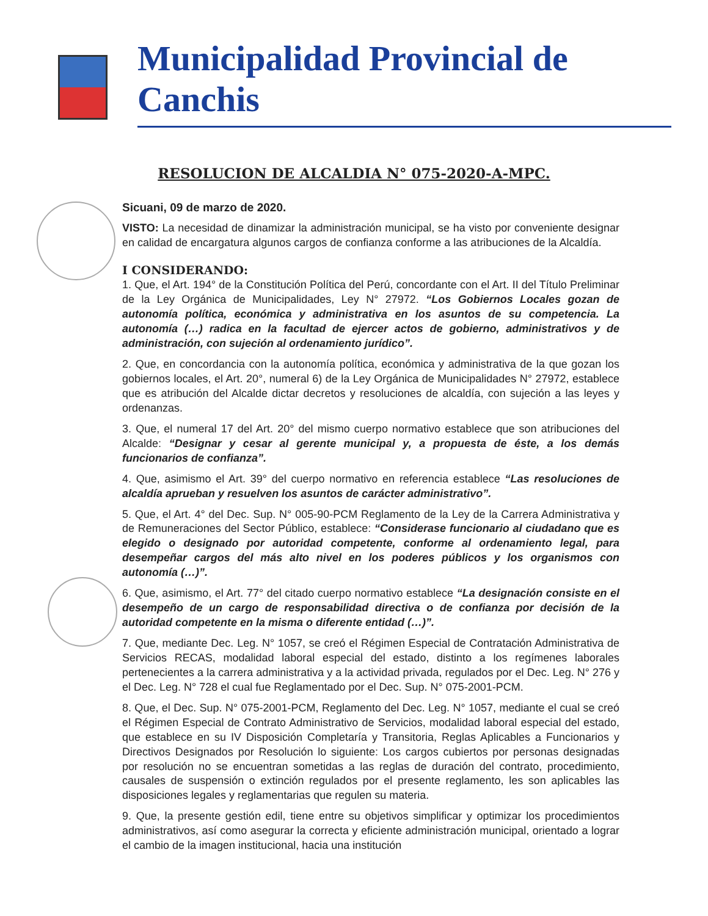Municipalidad Provincial de Canchis
RESOLUCION DE ALCALDIA N° 075-2020-A-MPC.
Sicuani, 09 de marzo de 2020.
VISTO: La necesidad de dinamizar la administración municipal, se ha visto por conveniente designar en calidad de encargatura algunos cargos de confianza conforme a las atribuciones de la Alcaldía.
I CONSIDERANDO:
1. Que, el Art. 194° de la Constitución Política del Perú, concordante con el Art. II del Título Preliminar de la Ley Orgánica de Municipalidades, Ley N° 27972. “Los Gobiernos Locales gozan de autonomía política, económica y administrativa en los asuntos de su competencia. La autonomía (…) radica en la facultad de ejercer actos de gobierno, administrativos y de administración, con sujeción al ordenamiento jurídico”.
2. Que, en concordancia con la autonomía política, económica y administrativa de la que gozan los gobiernos locales, el Art. 20°, numeral 6) de la Ley Orgánica de Municipalidades N° 27972, establece que es atribución del Alcalde dictar decretos y resoluciones de alcaldía, con sujeción a las leyes y ordenanzas.
3. Que, el numeral 17 del Art. 20° del mismo cuerpo normativo establece que son atribuciones del Alcalde: “Designar y cesar al gerente municipal y, a propuesta de éste, a los demás funcionarios de confianza”.
4. Que, asimismo el Art. 39° del cuerpo normativo en referencia establece “Las resoluciones de alcaldía aprueban y resuelven los asuntos de carácter administrativo”.
5. Que, el Art. 4° del Dec. Sup. N° 005-90-PCM Reglamento de la Ley de la Carrera Administrativa y de Remuneraciones del Sector Público, establece: “Considerase funcionario al ciudadano que es elegido o designado por autoridad competente, conforme al ordenamiento legal, para desempeñar cargos del más alto nivel en los poderes públicos y los organismos con autonomía (…)”.
6. Que, asimismo, el Art. 77° del citado cuerpo normativo establece “La designación consiste en el desempeño de un cargo de responsabilidad directiva o de confianza por decisión de la autoridad competente en la misma o diferente entidad (…)”.
7. Que, mediante Dec. Leg. N° 1057, se creó el Régimen Especial de Contratación Administrativa de Servicios RECAS, modalidad laboral especial del estado, distinto a los regímenes laborales pertenecientes a la carrera administrativa y a la actividad privada, regulados por el Dec. Leg. N° 276 y el Dec. Leg. N° 728 el cual fue Reglamentado por el Dec. Sup. N° 075-2001-PCM.
8. Que, el Dec. Sup. N° 075-2001-PCM, Reglamento del Dec. Leg. N° 1057, mediante el cual se creó el Régimen Especial de Contrato Administrativo de Servicios, modalidad laboral especial del estado, que establece en su IV Disposición Completaría y Transitoria, Reglas Aplicables a Funcionarios y Directivos Designados por Resolución lo siguiente: Los cargos cubiertos por personas designadas por resolución no se encuentran sometidas a las reglas de duración del contrato, procedimiento, causales de suspensión o extinción regulados por el presente reglamento, les son aplicables las disposiciones legales y reglamentarias que regulen su materia.
9. Que, la presente gestión edil, tiene entre su objetivos simplificar y optimizar los procedimientos administrativos, así como asegurar la correcta y eficiente administración municipal, orientado a lograr el cambio de la imagen institucional, hacia una institución